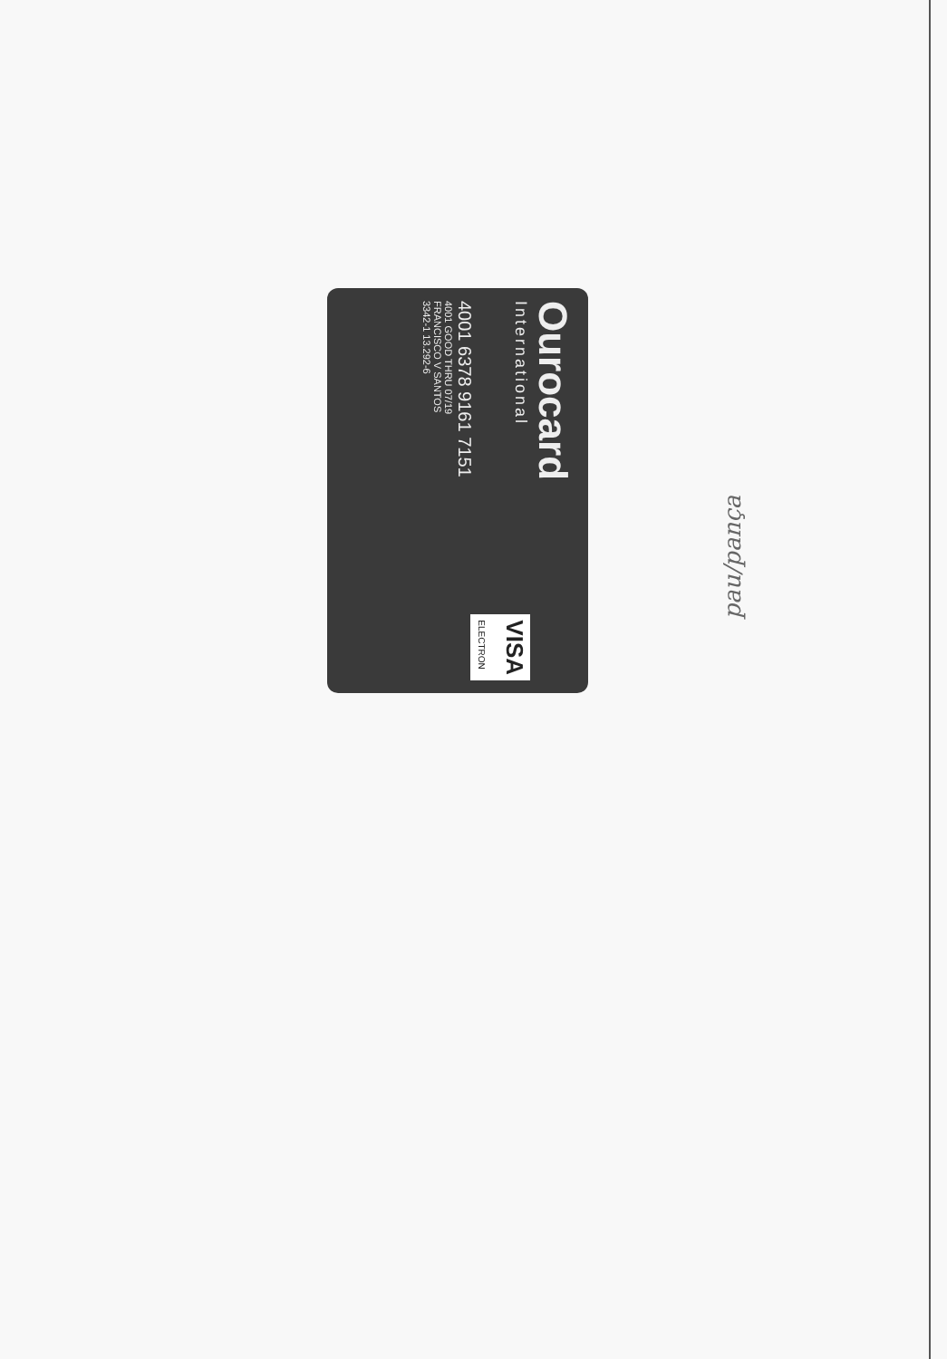Ourocard
International
4001 6378 9161 7151
4001 GOOD THRU 07/19
FRANCISCO V SANTOS
3342-1 13.292-6
VISA
ELECTRON
pau/pança